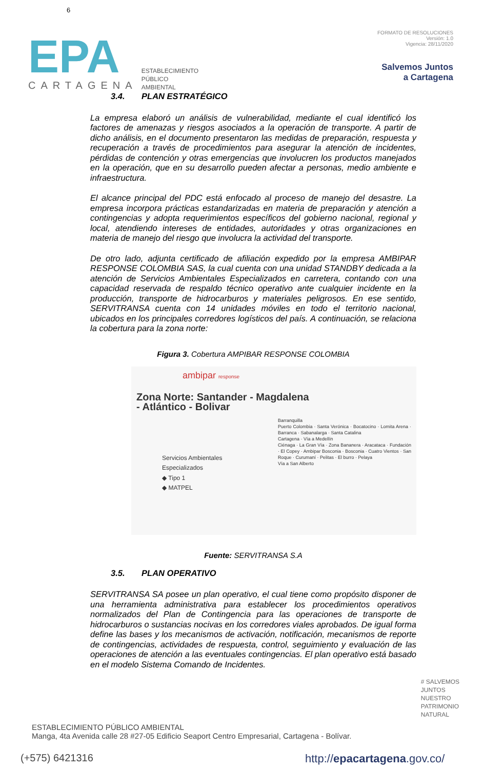6
EPA
CARTAGENA
ESTABLECIMIENTO
PÚBLICO
AMBIENTAL
FORMATO DE RESOLUCIONES
Versión: 1.0
Vigencia: 28/11/2020
Salvemos Juntos
a Cartagena
3.4. PLAN ESTRATÉGICO
La empresa elaboró un análisis de vulnerabilidad, mediante el cual identificó los factores de amenazas y riesgos asociados a la operación de transporte. A partir de dicho análisis, en el documento presentaron las medidas de preparación, respuesta y recuperación a través de procedimientos para asegurar la atención de incidentes, pérdidas de contención y otras emergencias que involucren los productos manejados en la operación, que en su desarrollo pueden afectar a personas, medio ambiente e infraestructura.
El alcance principal del PDC está enfocado al proceso de manejo del desastre. La empresa incorpora prácticas estandarizadas en materia de preparación y atención a contingencias y adopta requerimientos específicos del gobierno nacional, regional y local, atendiendo intereses de entidades, autoridades y otras organizaciones en materia de manejo del riesgo que involucra la actividad del transporte.
De otro lado, adjunta certificado de afiliación expedido por la empresa AMBIPAR RESPONSE COLOMBIA SAS, la cual cuenta con una unidad STANDBY dedicada a la atención de Servicios Ambientales Especializados en carretera, contando con una capacidad reservada de respaldo técnico operativo ante cualquier incidente en la producción, transporte de hidrocarburos y materiales peligrosos. En ese sentido, SERVITRANSA cuenta con 14 unidades móviles en todo el territorio nacional, ubicados en los principales corredores logísticos del país. A continuación, se relaciona la cobertura para la zona norte:
Figura 3. Cobertura AMPIBAR RESPONSE COLOMBIA
ambipar response
Zona Norte: Santander - Magdalena
- Atlántico - Bolivar
Servicios Ambientales
Especializados
◆ Tipo 1
◆ MATPEL
Barranquilla
Puerto Colombia · Santa Verónica · Bocatocino · Lomita Arena · Barranca · Sabanalarga · Santa Catalina
Cartagena · Vía a Medellín
Ciénaga · La Gran Vía · Zona Bananera · Aracataca · Fundación · El Copey · Ambipar Bosconia · Bosconia · Cuatro Vientos · San Roque · Curumaní · Pelitas · El burro · Pelaya
Vía a San Alberto
Fuente: SERVITRANSA S.A
3.5. PLAN OPERATIVO
SERVITRANSA SA posee un plan operativo, el cual tiene como propósito disponer de una herramienta administrativa para establecer los procedimientos operativos normalizados del Plan de Contingencia para las operaciones de transporte de hidrocarburos o sustancias nocivas en los corredores viales aprobados. De igual forma define las bases y los mecanismos de activación, notificación, mecanismos de reporte de contingencias, actividades de respuesta, control, seguimiento y evaluación de las operaciones de atención a las eventuales contingencias. El plan operativo está basado en el modelo Sistema Comando de Incidentes.
# SALVEMOS
JUNTOS
NUESTRO
PATRIMONIO
NATURAL
ESTABLECIMIENTO PÚBLICO AMBIENTAL
Manga, 4ta Avenida calle 28 #27-05 Edificio Seaport Centro Empresarial, Cartagena - Bolívar.
(+575) 6421316 http://epacartagena.gov.co/